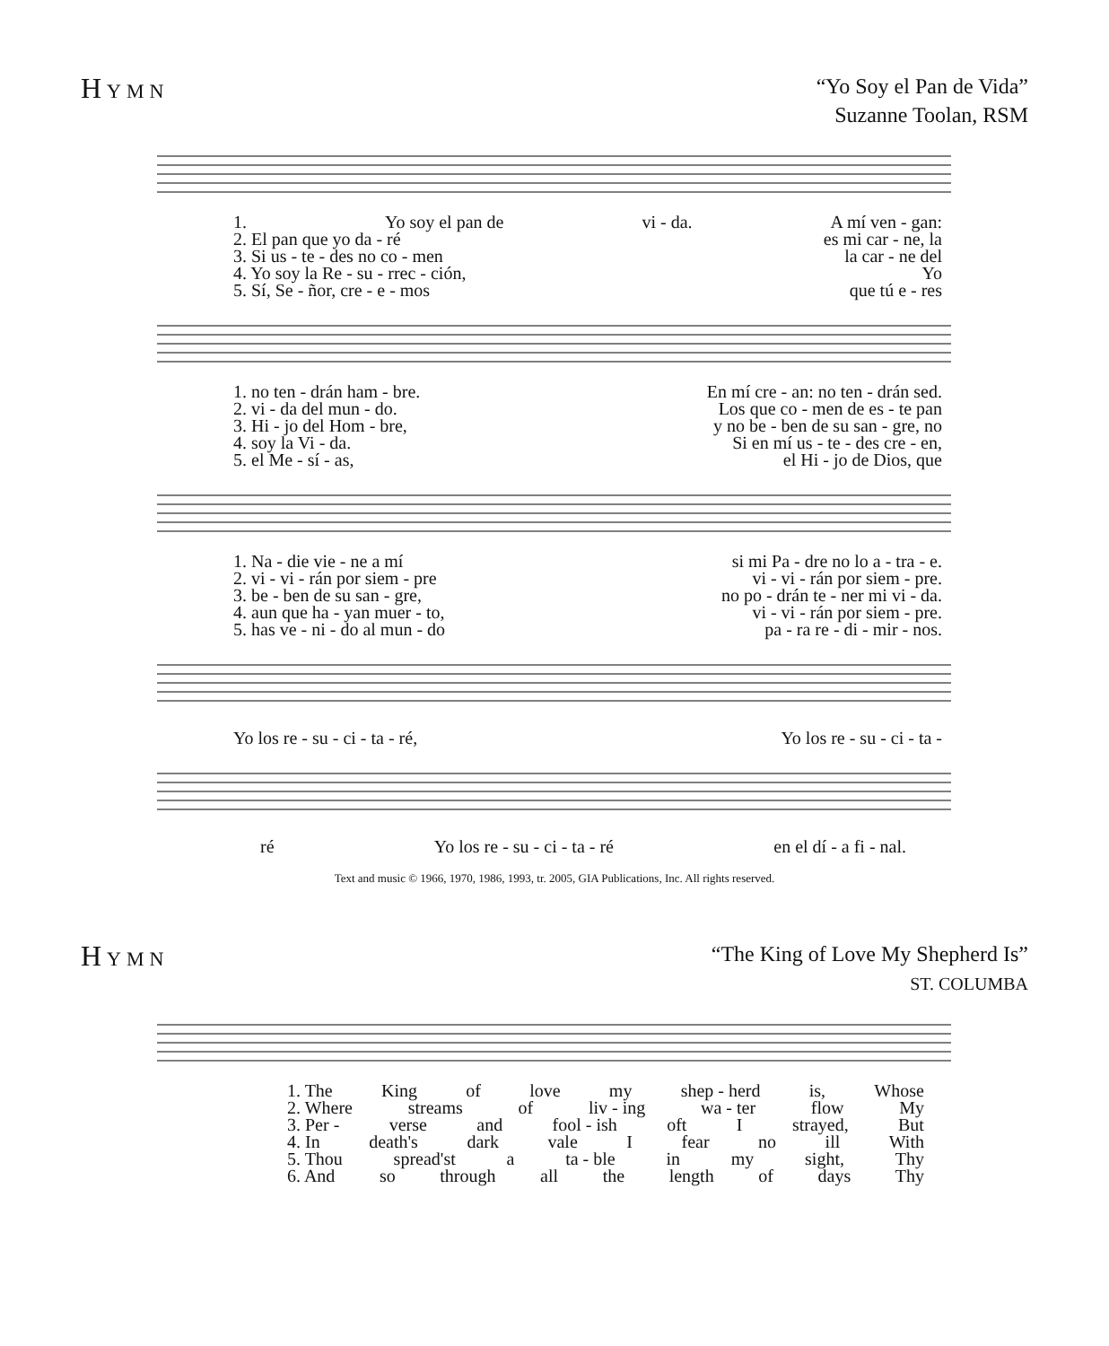HYMN
“Yo Soy el Pan de Vida”
Suzanne Toolan, RSM
1. Yo soy el pan de vi - da. A mí ven - gan:
2. El pan que yo da - ré es mi car - ne, la
3. Si us - te - des no co - men la car - ne del
4. Yo soy la Re - su - rrec - ción, Yo
5. Sí, Se - ñor, cre - e - mos que tú e - res
1. no ten - drán ham - bre. En mí cre - an: no ten - drán sed.
2. vi - da del mun - do. Los que co - men de es - te pan
3. Hi - jo del Hom - bre, y no be - ben de su san - gre, no
4. soy la Vi - da. Si en mí us - te - des cre - en,
5. el Me - sí - as, el Hi - jo de Dios, que
1. Na - die vie - ne a mí si mi Pa - dre no lo a - tra - e.
2. vi - vi - rán por siem - pre vi - vi - rán por siem - pre.
3. be - ben de su san - gre, no po - drán te - ner mi vi - da.
4. aun que ha - yan muer - to, vi - vi - rán por siem - pre.
5. has ve - ni - do al mun - do pa - ra re - di - mir - nos.
Yo los re - su - ci - ta - ré, Yo los re - su - ci - ta -
ré Yo los re - su - ci - ta - ré en el dí - a fi - nal.
Text and music © 1966, 1970, 1986, 1993, tr. 2005, GIA Publications, Inc. All rights reserved.
HYMN
“The King of Love My Shepherd Is”
ST. COLUMBA
1. The King of love my shep - herd is, Whose
2. Where streams of liv - ing wa - ter flow My
3. Per - verse and fool - ish oft I strayed, But
4. In death's dark vale I fear no ill With
5. Thou spread'st a ta - ble in my sight, Thy
6. And so through all the length of days Thy